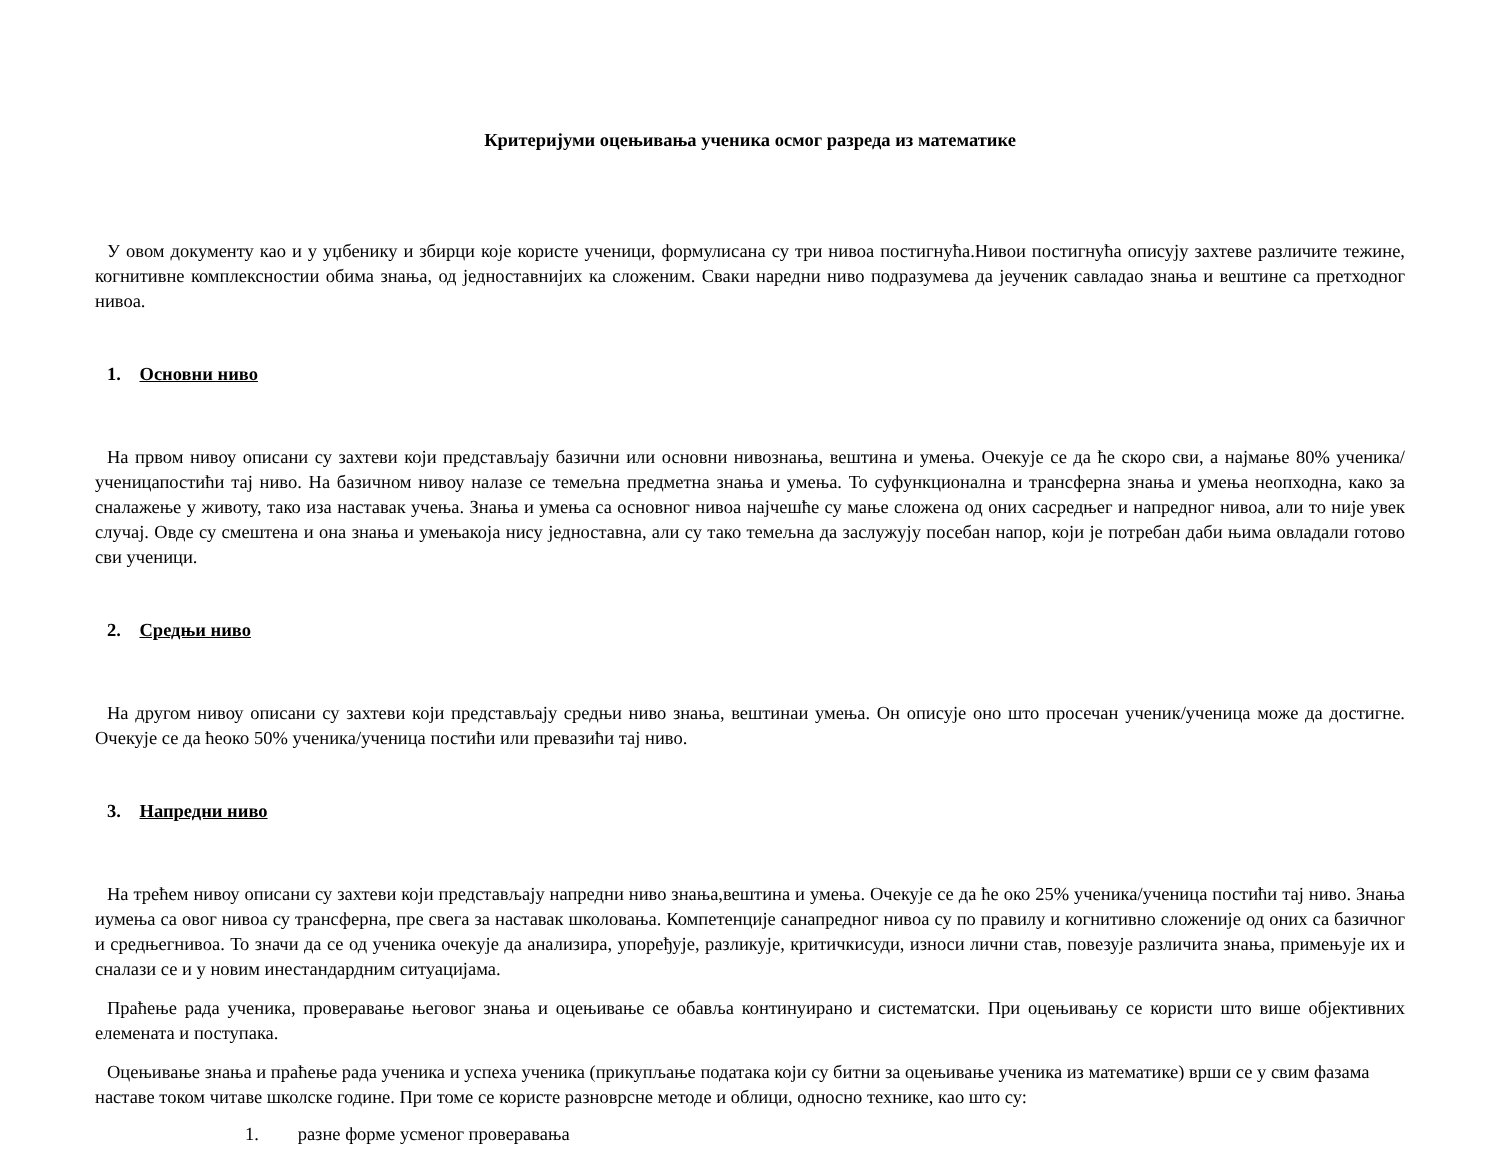Критеријуми оцењивања ученика осмог разреда из математике
У овом документу као и у уџбенику и збирци које користе ученици, формулисана су три нивоа постигнућа.Нивои постигнућа описују захтеве различите тежине, когнитивне комплексностии обима знања, од једноставнијих ка сложеним. Сваки наредни ниво подразумева да јеученик савладао знања и вештине са претходног нивоа.
1. Основни ниво
На првом нивоу описани су захтеви који представљају базични или основни нивознања, вештина и умења. Очекује се да ће скоро сви, а најмање 80% ученика/ученицапостићи тај ниво. На базичном нивоу налазе се темељна предметна знања и умења. То суфункционална и трансферна знања и умења неопходна, како за сналажење у животу, тако иза наставак учења. Знања и умења са основног нивоа најчешће су мање сложена од оних сасредњег и напредног нивоа, али то није увек случај. Овде су смештена и она знања и умењакоја нису једноставна, али су тако темељна да заслужују посебан напор, који је потребан даби њима овладали готово сви ученици.
2. Средњи ниво
На другом нивоу описани су захтеви који представљају средњи ниво знања, вештинаи умења. Он описује оно што просечан ученик/ученица може да достигне. Очекује се да ћеоко 50% ученика/ученица постићи или превазићи тај ниво.
3. Напредни ниво
На трећем нивоу описани су захтеви који представљају напредни ниво знања,вештина и умења. Очекује се да ће око 25% ученика/ученица постићи тај ниво. Знања иумења са овог нивоа су трансферна, пре свега за наставак школовања. Компетенције санапредног нивоа су по правилу и когнитивно сложеније од оних са базичног и средњегнивоа. То значи да се од ученика очекује да анализира, упоређује, разликује, критичкисуди, износи лични став, повезује различита знања, примењује их и сналази се и у новим инестандардним ситуацијама.
Праћење рада ученика, проверавање његовог знања и оцењивање се обавља континуирано и систематски. При оцењивању се користи што више објективних елемената и поступака.
Оцењивање знања и праћење рада ученика и успеха ученика (прикупљање података који су битни за оцењивање ученика из математике) врши се у свим фазама наставе током читаве школске године. При томе се користе разноврсне методе и облици, односно технике, као што су:
1. разне форме усменог проверавања